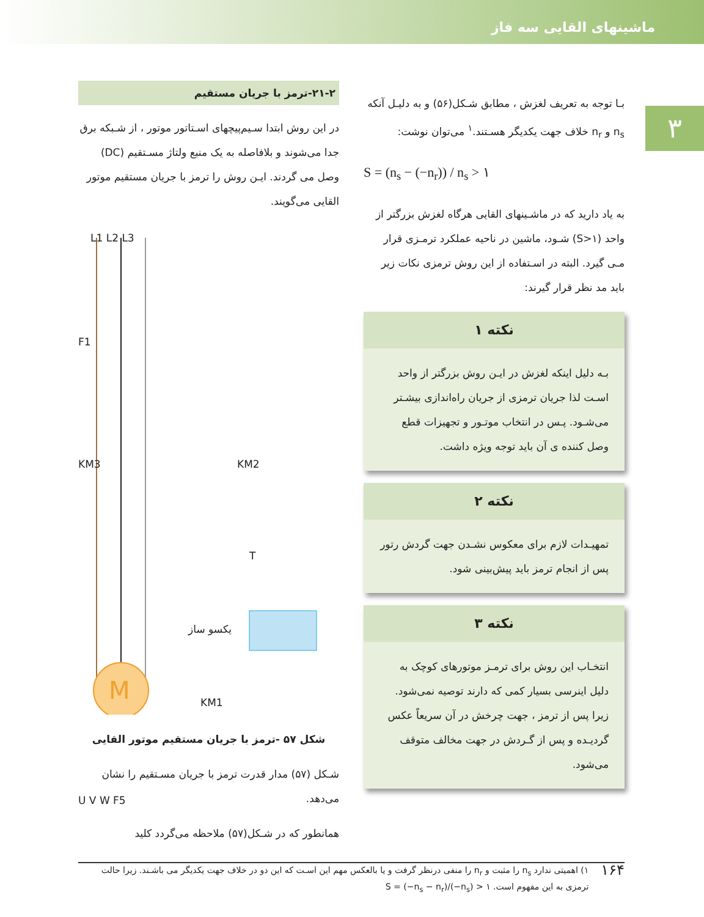ماشینهای القایی سه فاز
۳
بـا توجه به تعریف لغزش ، مطابق شـکل(۵۶) و به دلیـل آنکه n<sub>s</sub> و n<sub>r</sub> خلاف جهت یکدیگر هسـتند.<sup>۱</sup> می‌توان نوشت:
S = (n<sub>s</sub> − (−n<sub>r</sub>)) / n<sub>s</sub> > ۱
به یاد دارید که در ماشـینهای القایی هرگاه لغزش بزرگتر از واحد (S>۱) شـود، ماشین در ناحیه عملکرد ترمـزی قرار مـی گیرد. البته در اسـتفاده از این روش ترمزی نکات زیر باید مد نظر قرار گیرند:
نکته ۱
بـه دلیل اینکه لغزش در ایـن روش بزرگتر از واحد اسـت لذا جریان ترمزی از جریان راه‌اندازی بیشـتر می‌شـود. پـس در انتخاب موتـور و تجهیزات قطع وصل کننده ی آن باید توجه ویژه داشت.
نکته ۲
تمهیـدات لازم برای معکوس نشـدن جهت گردش رتور پس از انجام ترمز باید پیش‌بینی شود.
نکته ۳
انتخـاب این روش برای ترمـز موتورهای کوچک به دلیل اینرسی بسیار کمی که دارند توصیه نمی‌شود. زیرا پس از ترمز ، جهت چرخش در آن سریعاً عکس گردیـده و پس از گـردش در جهت مخالف متوقف می‌شود.
۲۱-۲-ترمز با جریان مستقیم
در این روش ابتدا سـیم‌پیچهای اسـتاتور موتور ، از شـبکه برق جدا می‌شوند و بلافاصله به یک منبع ولتاژ مسـتقیم (DC) وصل می گردند. ایـن روش را ترمز با جریان مستقیم موتور القایی می‌گویند.
L1 L2 L3
F1
KM3 KM2
T
یکسو ساز
KM1
U V W F5
M
شکل ۵۷ -ترمز با جریان مستقیم موتور القایی
شـکل (۵۷) مدار قدرت ترمز با جریان مسـتقیم را نشان می‌دهد.
همانطور که در شـکل(۵۷) ملاحظه می‌گردد کلید
۱۶۴ ۱) اهمیتی ندارد n<sub>s</sub> را مثبت و n<sub>r</sub> را منفی درنظر گرفت و یا بالعکس مهم این اسـت که این دو در خلاف جهت یکدیگر می باشـند. زیرا حالت ترمزی به این مفهوم است. S = (−n<sub>s</sub> − n<sub>r</sub>)/(−n<sub>s</sub>) > ۱